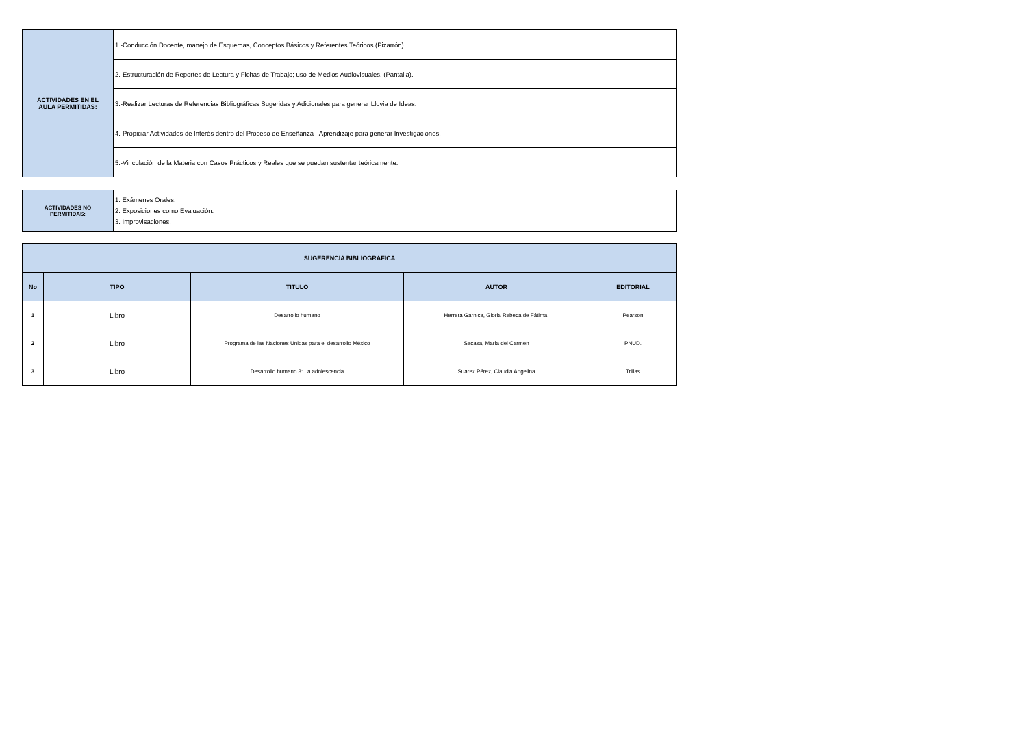| ACTIVIDADES EN EL AULA PERMITIDAS: | 1.-Conducción Docente, manejo de Esquemas, Conceptos Básicos y Referentes Teóricos (Pizarrón) |
| | 2.-Estructuración de Reportes de Lectura y Fichas de Trabajo; uso de Medios Audiovisuales. (Pantalla). |
| | 3.-Realizar Lecturas de Referencias Bibliográficas Sugeridas y Adicionales para generar Lluvia de Ideas. |
| | 4.-Propiciar Actividades de Interés dentro del Proceso de Enseñanza - Aprendizaje para generar Investigaciones. |
| | 5.-Vinculación de la Materia con Casos Prácticos y Reales que se puedan sustentar teóricamente. |
| ACTIVIDADES NO PERMITIDAS: | 1. Exámenes Orales. 2. Exposiciones como Evaluación. 3. Improvisaciones. |
| SUGERENCIA BIBLIOGRAFICA | | | | |
| --- | --- | --- | --- | --- |
| No | TIPO | TITULO | AUTOR | EDITORIAL |
| 1 | Libro | Desarrollo humano | Herrera Garnica, Gloria Rebeca de Fátima; | Pearson |
| 2 | Libro | Programa de las Naciones Unidas para el desarrollo México | Sacasa, María del Carmen | PNUD. |
| 3 | Libro | Desarrollo humano 3: La adolescencia | Suarez Pérez, Claudia Angelina | Trillas |